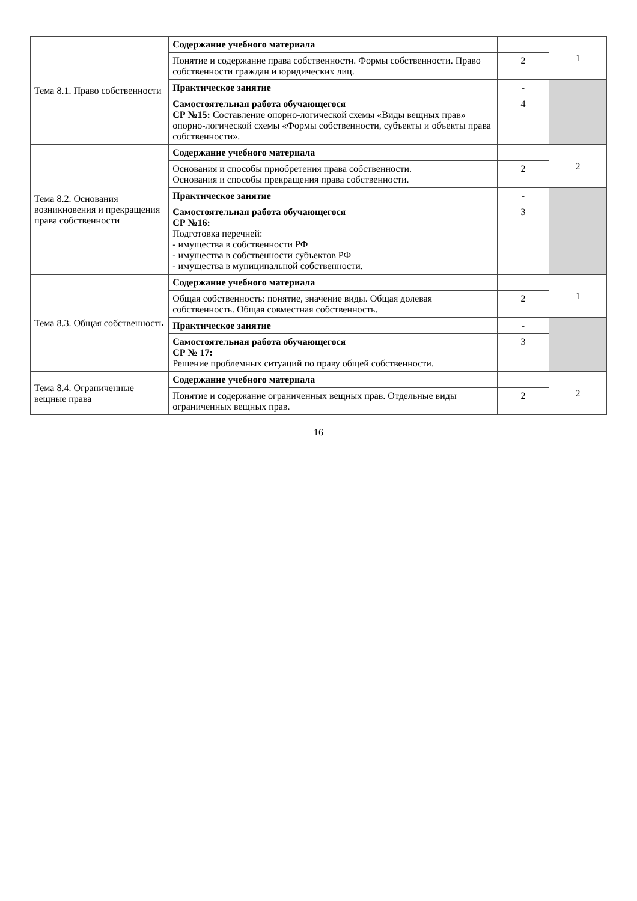| Тема 8.1. Право собственности | Содержание учебного материала | | 1 |
| | Понятие и содержание права собственности. Формы собственности. Право собственности граждан и юридических лиц. | 2 | |
| | Практическое занятие | - | |
| | Самостоятельная работа обучающегося СР №15: Составление опорно-логической схемы «Виды вещных прав» опорно-логической схемы «Формы собственности, субъекты и объекты права собственности». | 4 | |
| Тема 8.2. Основания возникновения и прекращения права собственности | Содержание учебного материала | | 2 |
| | Основания и способы приобретения права собственности. Основания и способы прекращения права собственности. | 2 | |
| | Практическое занятие | - | |
| | Самостоятельная работа обучающегося СР №16: Подготовка перечней: - имущества в собственности РФ - имущества в собственности субъектов РФ - имущества в муниципальной собственности. | 3 | |
| Тема 8.3. Общая собственность | Содержание учебного материала | | 1 |
| | Общая собственность: понятие, значение виды. Общая долевая собственность. Общая совместная собственность. | 2 | |
| | Практическое занятие | - | |
| | Самостоятельная работа обучающегося СР № 17: Решение проблемных ситуаций по праву общей собственности. | 3 | |
| Тема 8.4. Ограниченные вещные права | Содержание учебного материала | | 2 |
| | Понятие и содержание ограниченных вещных прав. Отдельные виды ограниченных вещных прав. | 2 | |
16